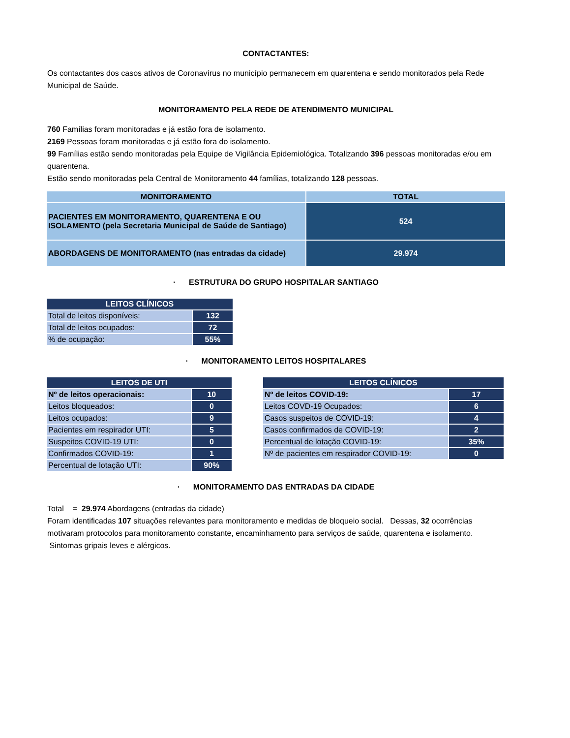CONTACTANTES:
Os contactantes dos casos ativos de Coronavírus no município permanecem em quarentena e sendo monitorados pela Rede Municipal de Saúde.
MONITORAMENTO PELA REDE DE ATENDIMENTO MUNICIPAL
760 Famílias foram monitoradas e já estão fora de isolamento.
2169 Pessoas foram monitoradas e já estão fora do isolamento.
99 Famílias estão sendo monitoradas pela Equipe de Vigilância Epidemiológica. Totalizando 396 pessoas monitoradas e/ou em quarentena.
Estão sendo monitoradas pela Central de Monitoramento 44 famílias, totalizando 128 pessoas.
| MONITORAMENTO | TOTAL |
| --- | --- |
| PACIENTES EM MONITORAMENTO, QUARENTENA E OU ISOLAMENTO (pela Secretaria Municipal de Saúde de Santiago) | 524 |
| ABORDAGENS DE MONITORAMENTO (nas entradas da cidade) | 29.974 |
· ESTRUTURA DO GRUPO HOSPITALAR SANTIAGO
| LEITOS CLÍNICOS | |
| --- | --- |
| Total de leitos disponíveis: | 132 |
| Total de leitos ocupados: | 72 |
| % de ocupação: | 55% |
· MONITORAMENTO LEITOS HOSPITALARES
| LEITOS DE UTI | |
| --- | --- |
| Nº de leitos operacionais: | 10 |
| Leitos bloqueados: | 0 |
| Leitos ocupados: | 9 |
| Pacientes em respirador UTI: | 5 |
| Suspeitos COVID-19 UTI: | 0 |
| Confirmados COVID-19: | 1 |
| Percentual de lotação UTI: | 90% |
| LEITOS CLÍNICOS | |
| --- | --- |
| Nº de leitos COVID-19: | 17 |
| Leitos COVD-19 Ocupados: | 6 |
| Casos suspeitos de COVID-19: | 4 |
| Casos confirmados de COVID-19: | 2 |
| Percentual de lotação COVID-19: | 35% |
| Nº de pacientes em respirador COVID-19: | 0 |
· MONITORAMENTO DAS ENTRADAS DA CIDADE
Total = 29.974 Abordagens (entradas da cidade)
Foram identificadas 107 situações relevantes para monitoramento e medidas de bloqueio social. Dessas, 32 ocorrências motivaram protocolos para monitoramento constante, encaminhamento para serviços de saúde, quarentena e isolamento. Sintomas gripais leves e alérgicos.